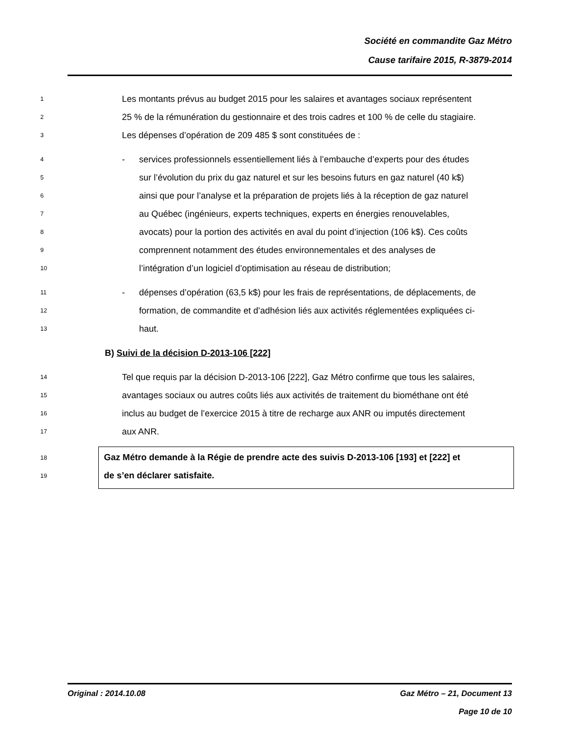Société en commandite Gaz Métro
Cause tarifaire 2015, R-3879-2014
1 Les montants prévus au budget 2015 pour les salaires et avantages sociaux représentent
2 25 % de la rémunération du gestionnaire et des trois cadres et 100 % de celle du stagiaire.
3 Les dépenses d’opération de 209 485 $ sont constituées de :
4 - services professionnels essentiellement liés à l’embauche d’experts pour des études
5 sur l’évolution du prix du gaz naturel et sur les besoins futurs en gaz naturel (40 k$)
6 ainsi que pour l’analyse et la préparation de projets liés à la réception de gaz naturel
7 au Québec (ingénieurs, experts techniques, experts en énergies renouvelables,
8 avocats) pour la portion des activités en aval du point d’injection (106 k$). Ces coûts
9 comprennent notamment des études environnementales et des analyses de
10 l’intégration d’un logiciel d’optimisation au réseau de distribution;
11 - dépenses d’opération (63,5 k$) pour les frais de représentations, de déplacements, de
12 formation, de commandite et d’adhésion liés aux activités réglementées expliquées ci-
13 haut.
B) Suivi de la décision D-2013-106 [222]
14 Tel que requis par la décision D-2013-106 [222], Gaz Métro confirme que tous les salaires,
15 avantages sociaux ou autres coûts liés aux activités de traitement du biométhane ont été
16 inclus au budget de l’exercice 2015 à titre de recharge aux ANR ou imputés directement
17 aux ANR.
18
19
Gaz Métro demande à la Régie de prendre acte des suivis D-2013-106 [193] et [222] et
de s’en déclarer satisfaite.
Original : 2014.10.08 Gaz Métro – 21, Document 13
Page 10 de 10